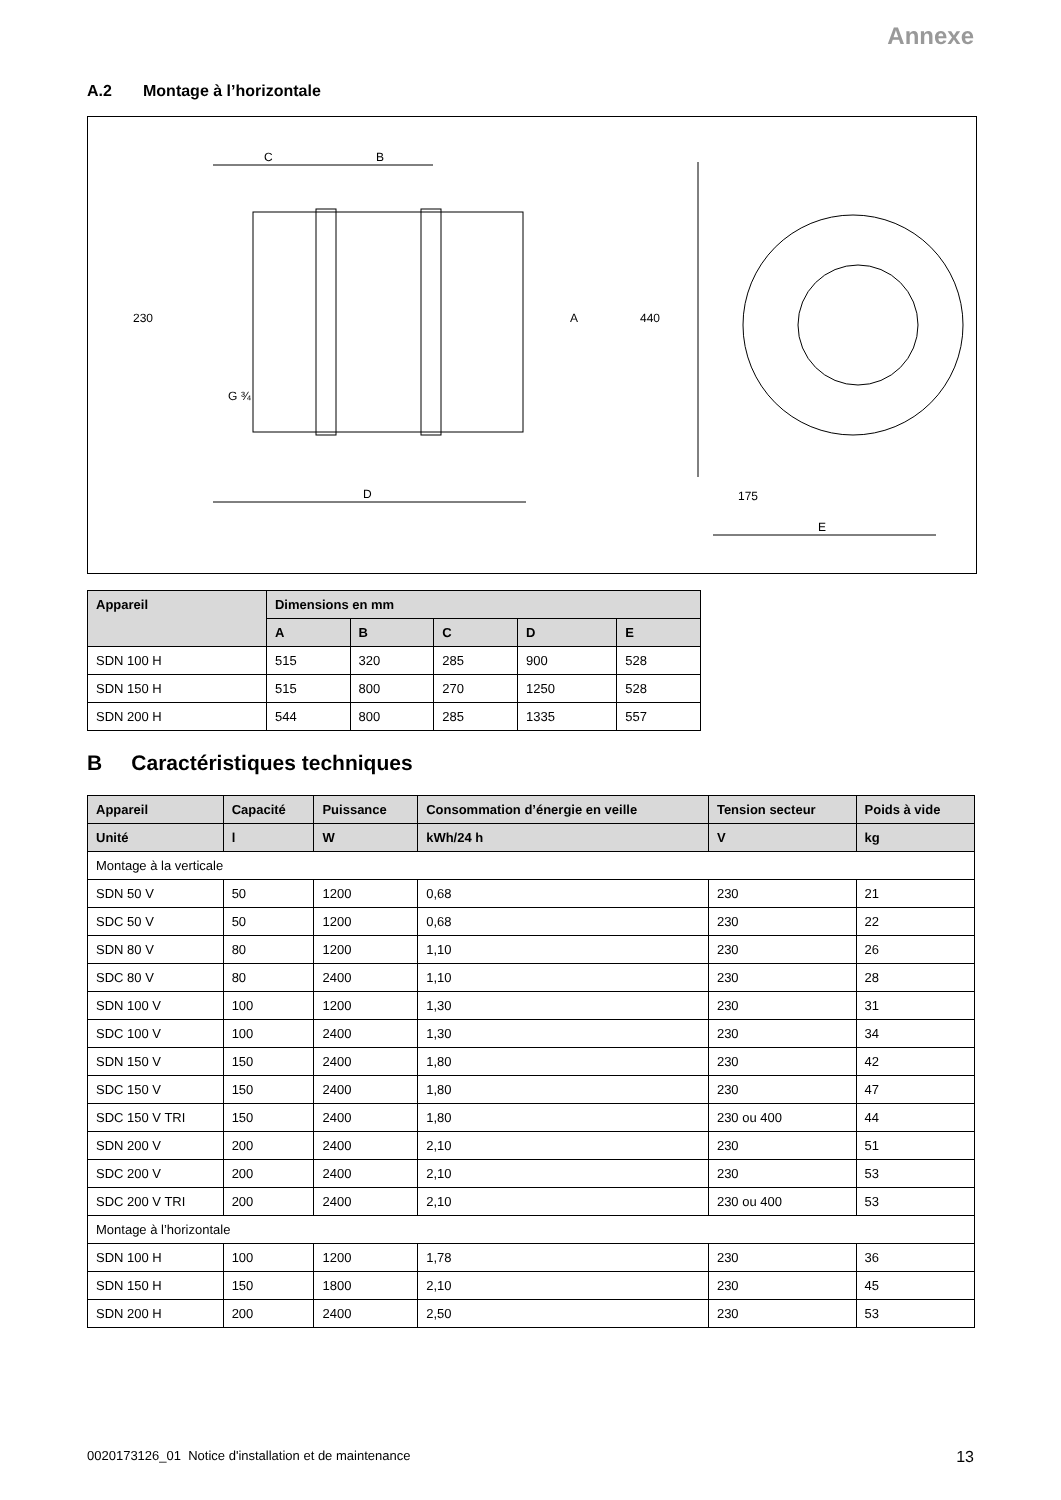Annexe
A.2 Montage à l’horizontale
C
B
D
230
G ¾
A
440
175
E
| Appareil | Dimensions en mm | | | | |
| --- | --- | --- | --- | --- | --- |
| | A | B | C | D | E |
| SDN 100 H | 515 | 320 | 285 | 900 | 528 |
| SDN 150 H | 515 | 800 | 270 | 1250 | 528 |
| SDN 200 H | 544 | 800 | 285 | 1335 | 557 |
B Caractéristiques techniques
| Appareil | Capacité | Puissance | Consommation d’énergie en veille | Tension secteur | Poids à vide |
| --- | --- | --- | --- | --- | --- |
| Unité | l | W | kWh/24 h | V | kg |
| Montage à la verticale | | | | | |
| SDN 50 V | 50 | 1200 | 0,68 | 230 | 21 |
| SDC 50 V | 50 | 1200 | 0,68 | 230 | 22 |
| SDN 80 V | 80 | 1200 | 1,10 | 230 | 26 |
| SDC 80 V | 80 | 2400 | 1,10 | 230 | 28 |
| SDN 100 V | 100 | 1200 | 1,30 | 230 | 31 |
| SDC 100 V | 100 | 2400 | 1,30 | 230 | 34 |
| SDN 150 V | 150 | 2400 | 1,80 | 230 | 42 |
| SDC 150 V | 150 | 2400 | 1,80 | 230 | 47 |
| SDC 150 V TRI | 150 | 2400 | 1,80 | 230 ou 400 | 44 |
| SDN 200 V | 200 | 2400 | 2,10 | 230 | 51 |
| SDC 200 V | 200 | 2400 | 2,10 | 230 | 53 |
| SDC 200 V TRI | 200 | 2400 | 2,10 | 230 ou 400 | 53 |
| Montage à l’horizontale | | | | | |
| SDN 100 H | 100 | 1200 | 1,78 | 230 | 36 |
| SDN 150 H | 150 | 1800 | 2,10 | 230 | 45 |
| SDN 200 H | 200 | 2400 | 2,50 | 230 | 53 |
0020173126_01 Notice d'installation et de maintenance 13